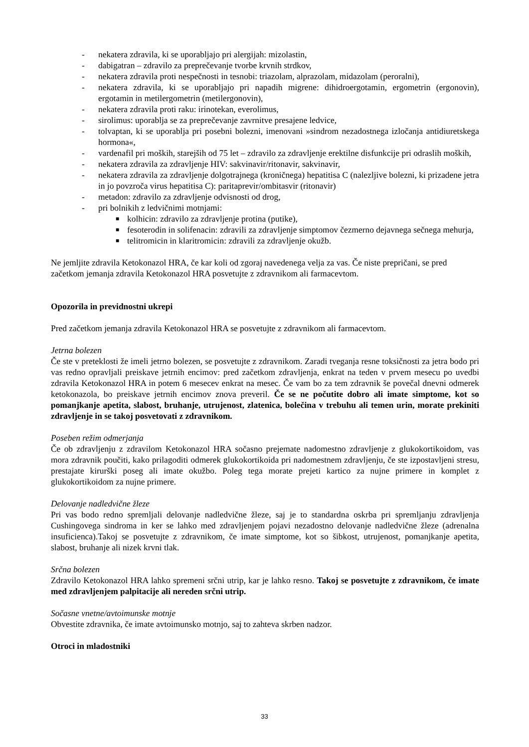- nekatera zdravila, ki se uporabljajo pri alergijah: mizolastin,
- dabigatran – zdravilo za preprečevanje tvorbe krvnih strdkov,
- nekatera zdravila proti nespečnosti in tesnobi: triazolam, alprazolam, midazolam (peroralni),
- nekatera zdravila, ki se uporabljajo pri napadih migrene: dihidroergotamin, ergometrin (ergonovin), ergotamin in metilergometrin (metilergonovin),
- nekatera zdravila proti raku: irinotekan, everolimus,
- sirolimus: uporablja se za preprečevanje zavrnitve presajene ledvice,
- tolvaptan, ki se uporablja pri posebni bolezni, imenovani »sindrom nezadostnega izločanja antidiuretskega hormona«,
- vardenafil pri moških, starejših od 75 let – zdravilo za zdravljenje erektilne disfunkcije pri odraslih moških,
- nekatera zdravila za zdravljenje HIV: sakvinavir/ritonavir, sakvinavir,
- nekatera zdravila za zdravljenje dolgotrajnega (kroničnega) hepatitisa C (nalezljive bolezni, ki prizadene jetra in jo povzroča virus hepatitisa C): paritaprevir/ombitasvir (ritonavir)
- metadon: zdravilo za zdravljenje odvisnosti od drog,
- pri bolnikih z ledvičnimi motnjami:
■ kolhicin: zdravilo za zdravljenje protina (putike),
■ fesoterodin in solifenacin: zdravili za zdravljenje simptomov čezmerno dejavnega sečnega mehurja,
■ telitromicin in klaritromicin: zdravili za zdravljenje okužb.
Ne jemljite zdravila Ketokonazol HRA, če kar koli od zgoraj navedenega velja za vas. Če niste prepričani, se pred začetkom jemanja zdravila Ketokonazol HRA posvetujte z zdravnikom ali farmacevtom.
Opozorila in previdnostni ukrepi
Pred začetkom jemanja zdravila Ketokonazol HRA se posvetujte z zdravnikom ali farmacevtom.
Jetrna bolezen
Če ste v preteklosti že imeli jetrno bolezen, se posvetujte z zdravnikom. Zaradi tveganja resne toksičnosti za jetra bodo pri vas redno opravljali preiskave jetrnih encimov: pred začetkom zdravljenja, enkrat na teden v prvem mesecu po uvedbi zdravila Ketokonazol HRA in potem 6 mesecev enkrat na mesec. Če vam bo za tem zdravnik še povečal dnevni odmerek ketokonazola, bo preiskave jetrnih encimov znova preveril. Če se ne počutite dobro ali imate simptome, kot so pomanjkanje apetita, slabost, bruhanje, utrujenost, zlatenica, bolečina v trebuhu ali temen urin, morate prekiniti zdravljenje in se takoj posvetovati z zdravnikom.
Poseben režim odmerjanja
Če ob zdravljenju z zdravilom Ketokonazol HRA sočasno prejemate nadomestno zdravljenje z glukokortikoidom, vas mora zdravnik poučiti, kako prilagoditi odmerek glukokortikoida pri nadomestnem zdravljenju, če ste izpostavljeni stresu, prestajate kirurški poseg ali imate okužbo. Poleg tega morate prejeti kartico za nujne primere in komplet z glukokortikoidom za nujne primere.
Delovanje nadledvične žleze
Pri vas bodo redno spremljali delovanje nadledvične žleze, saj je to standardna oskrba pri spremljanju zdravljenja Cushingovega sindroma in ker se lahko med zdravljenjem pojavi nezadostno delovanje nadledvične žleze (adrenalna insuficienca).Takoj se posvetujte z zdravnikom, če imate simptome, kot so šibkost, utrujenost, pomanjkanje apetita, slabost, bruhanje ali nizek krvni tlak.
Srčna bolezen
Zdravilo Ketokonazol HRA lahko spremeni srčni utrip, kar je lahko resno. Takoj se posvetujte z zdravnikom, če imate med zdravljenjem palpitacije ali nereden srčni utrip.
Sočasne vnetne/avtoimunske motnje
Obvestite zdravnika, če imate avtoimunsko motnjo, saj to zahteva skrben nadzor.
Otroci in mladostniki
33